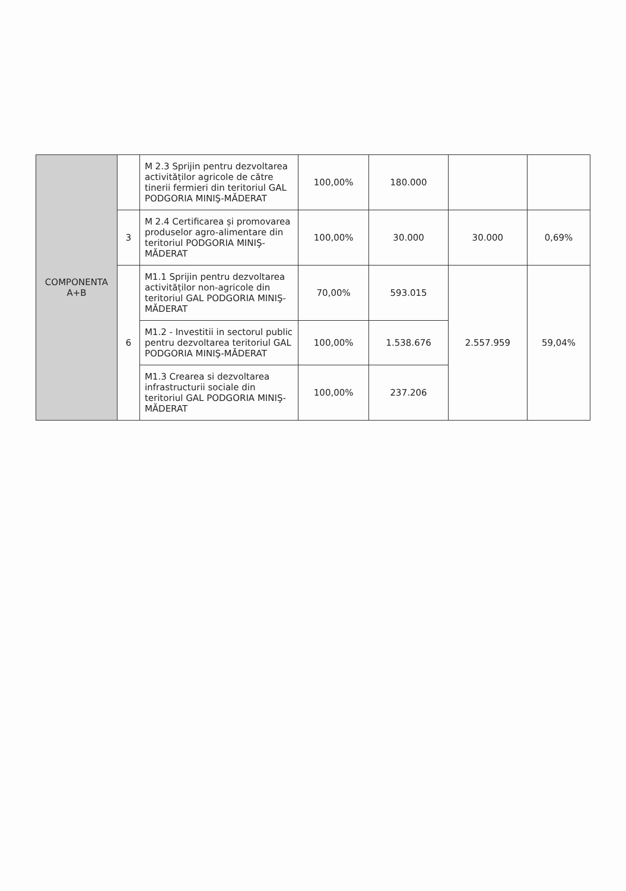| COMPONENTA A+B | | M 2.3 Sprijin pentru dezvoltarea activităților agricole de către tinerii fermieri din teritoriul GAL PODGORIA MINIŞ-MĂDERAT | 100,00% | 180.000 | | |
| | 3 | M 2.4 Certificarea și promovarea produselor agro-alimentare din teritoriul PODGORIA MINIŞ-MĂDERAT | 100,00% | 30.000 | 30.000 | 0,69% |
| | 6 | M1.1 Sprijin pentru dezvoltarea activităților non-agricole din teritoriul GAL PODGORIA MINIŞ-MĂDERAT | 70,00% | 593.015 | 2.557.959 | 59,04% |
| | | M1.2 - Investitii in sectorul public pentru dezvoltarea teritoriul GAL PODGORIA MINIŞ-MĂDERAT | 100,00% | 1.538.676 | | |
| | | M1.3 Crearea si dezvoltarea infrastructurii sociale din teritoriul GAL PODGORIA MINIŞ-MĂDERAT | 100,00% | 237.206 | | |